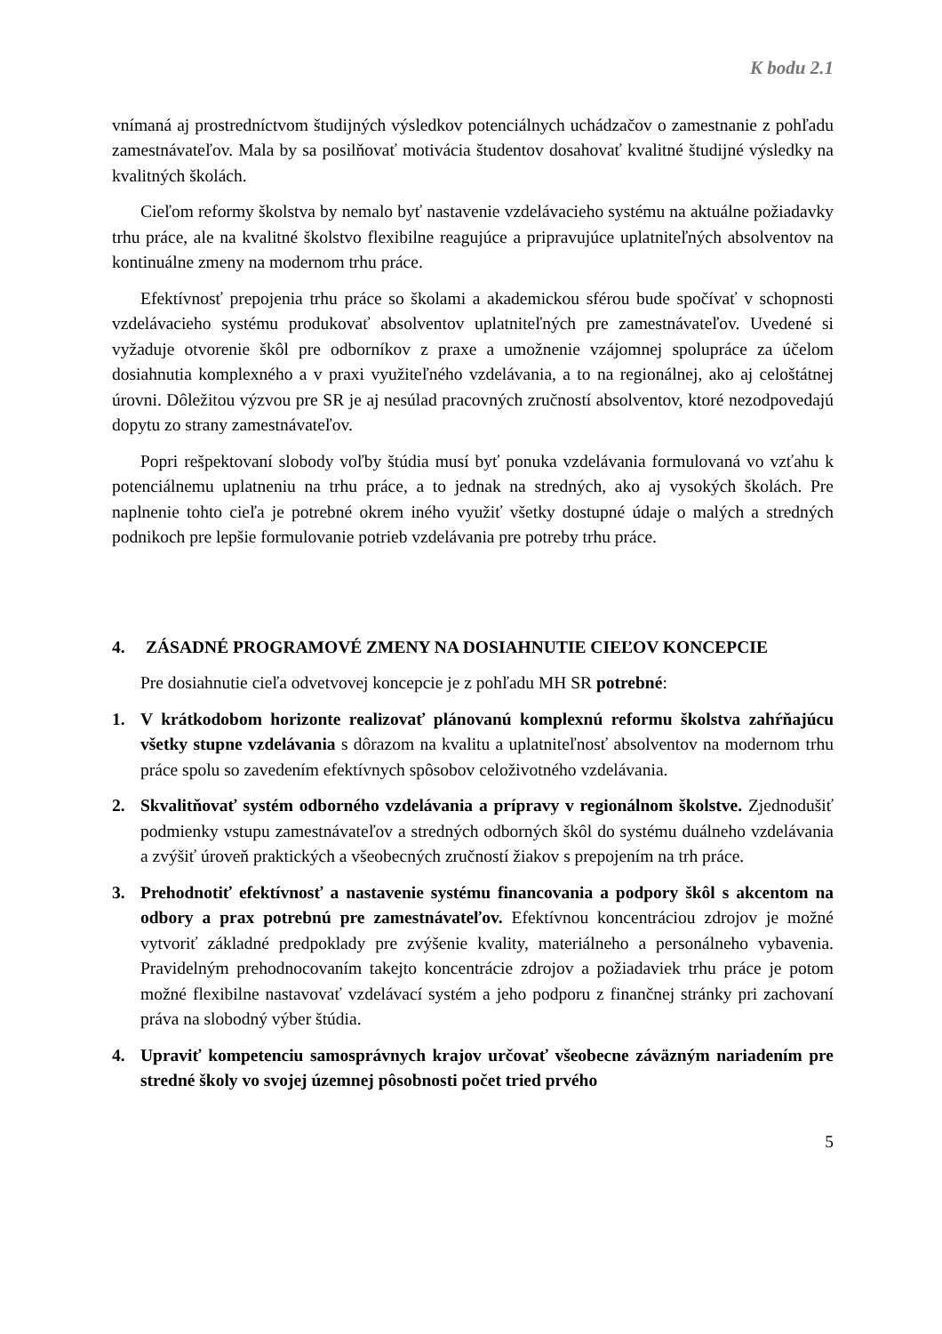K bodu 2.1
vnímaná aj prostredníctvom študijných výsledkov potenciálnych uchádzačov o zamestnanie z pohľadu zamestnávateľov. Mala by sa posilňovať motivácia študentov dosahovať kvalitné študijné výsledky na kvalitných školách.
Cieľom reformy školstva by nemalo byť nastavenie vzdelávacieho systému na aktuálne požiadavky trhu práce, ale na kvalitné školstvo flexibilne reagujúce a pripravujúce uplatniteľných absolventov na kontinuálne zmeny na modernom trhu práce.
Efektívnosť prepojenia trhu práce so školami a akademickou sférou bude spočívať v schopnosti vzdelávacieho systému produkovať absolventov uplatniteľných pre zamestnávateľov. Uvedené si vyžaduje otvorenie škôl pre odborníkov z praxe a umožnenie vzájomnej spolupráce za účelom dosiahnutia komplexného a v praxi využiteľného vzdelávania, a to na regionálnej, ako aj celoštátnej úrovni. Dôležitou výzvou pre SR je aj nesúlad pracovných zručností absolventov, ktoré nezodpovedajú dopytu zo strany zamestnávateľov.
Popri rešpektovaní slobody voľby štúdia musí byť ponuka vzdelávania formulovaná vo vzťahu k potenciálnemu uplatneniu na trhu práce, a to jednak na stredných, ako aj vysokých školách. Pre naplnenie tohto cieľa je potrebné okrem iného využiť všetky dostupné údaje o malých a stredných podnikoch pre lepšie formulovanie potrieb vzdelávania pre potreby trhu práce.
4. ZÁSADNÉ PROGRAMOVÉ ZMENY NA DOSIAHNUTIE CIEĽOV KONCEPCIE
Pre dosiahnutie cieľa odvetvovej koncepcie je z pohľadu MH SR potrebné:
1. V krátkodobom horizonte realizovať plánovanú komplexnú reformu školstva zahŕňajúcu všetky stupne vzdelávania s dôrazom na kvalitu a uplatniteľnosť absolventov na modernom trhu práce spolu so zavedením efektívnych spôsobov celoživotného vzdelávania.
2. Skvalitňovať systém odborného vzdelávania a prípravy v regionálnom školstve. Zjednodušiť podmienky vstupu zamestnávateľov a stredných odborných škôl do systému duálneho vzdelávania a zvýšiť úroveň praktických a všeobecných zručností žiakov s prepojením na trh práce.
3. Prehodnotiť efektívnosť a nastavenie systému financovania a podpory škôl s akcentom na odbory a prax potrebnú pre zamestnávateľov. Efektívnou koncentráciou zdrojov je možné vytvoriť základné predpoklady pre zvýšenie kvality, materiálneho a personálneho vybavenia. Pravidelným prehodnocovaním takejto koncentrácie zdrojov a požiadaviek trhu práce je potom možné flexibilne nastavovať vzdelávací systém a jeho podporu z finančnej stránky pri zachovaní práva na slobodný výber štúdia.
4. Upraviť kompetenciu samosprávnych krajov určovať všeobecne záväzným nariadením pre stredné školy vo svojej územnej pôsobnosti počet tried prvého
5